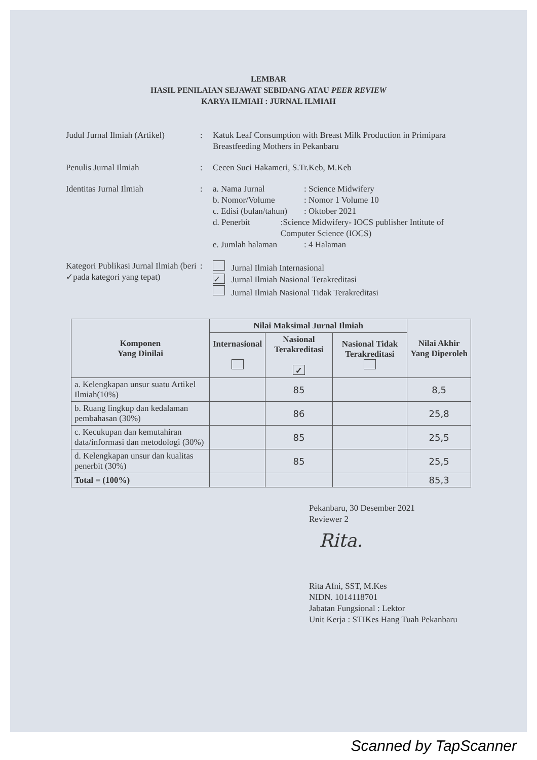LEMBAR
HASIL PENILAIAN SEJAWAT SEBIDANG ATAU PEER REVIEW
KARYA ILMIAH : JURNAL ILMIAH
Judul Jurnal Ilmiah (Artikel)
: Katuk Leaf Consumption with Breast Milk Production in Primipara Breastfeeding Mothers in Pekanbaru
Penulis Jurnal Ilmiah : Cecen Suci Hakameri, S.Tr.Keb, M.Keb
Identitas Jurnal Ilmiah : a. Nama Jurnal : Science Midwifery
b. Nomor/Volume : Nomor 1 Volume 10
c. Edisi (bulan/tahun)
: Oktober 2021
d. Penerbit :Science Midwifery- IOCS publisher Intitute of Computer Science (IOCS)
e. Jumlah halaman : 4 Halaman
Kategori Publikasi Jurnal Ilmiah (beri ✓pada kategori yang tepat)
: Jurnal Ilmiah Internasional
✓ Jurnal Ilmiah Nasional Terakreditasi
Jurnal Ilmiah Nasional Tidak Terakreditasi
| Komponen Yang Dinilai | Nilai Maksimal Jurnal Ilmiah | | | Nilai Akhir Yang Diperoleh |
| --- | --- | --- | --- | --- |
| | Internasional | Nasional Terakreditasi ✓ | Nasional Tidak Terakreditasi | |
| a. Kelengkapan unsur suatu Artikel Ilmiah(10%) | | 85 | | 8,5 |
| b. Ruang lingkup dan kedalaman pembahasan (30%) | | 86 | | 25,8 |
| c. Kecukupan dan kemutahiran data/informasi dan metodologi (30%) | | 85 | | 25,5 |
| d. Kelengkapan unsur dan kualitas penerbit (30%) | | 85 | | 25,5 |
| Total = (100%) | | | | 85,3 |
Pekanbaru, 30 Desember 2021
Reviewer 2
Rita.
Rita Afni, SST, M.Kes
NIDN. 1014118701
Jabatan Fungsional : Lektor
Unit Kerja : STIKes Hang Tuah Pekanbaru
Scanned by TapScanner